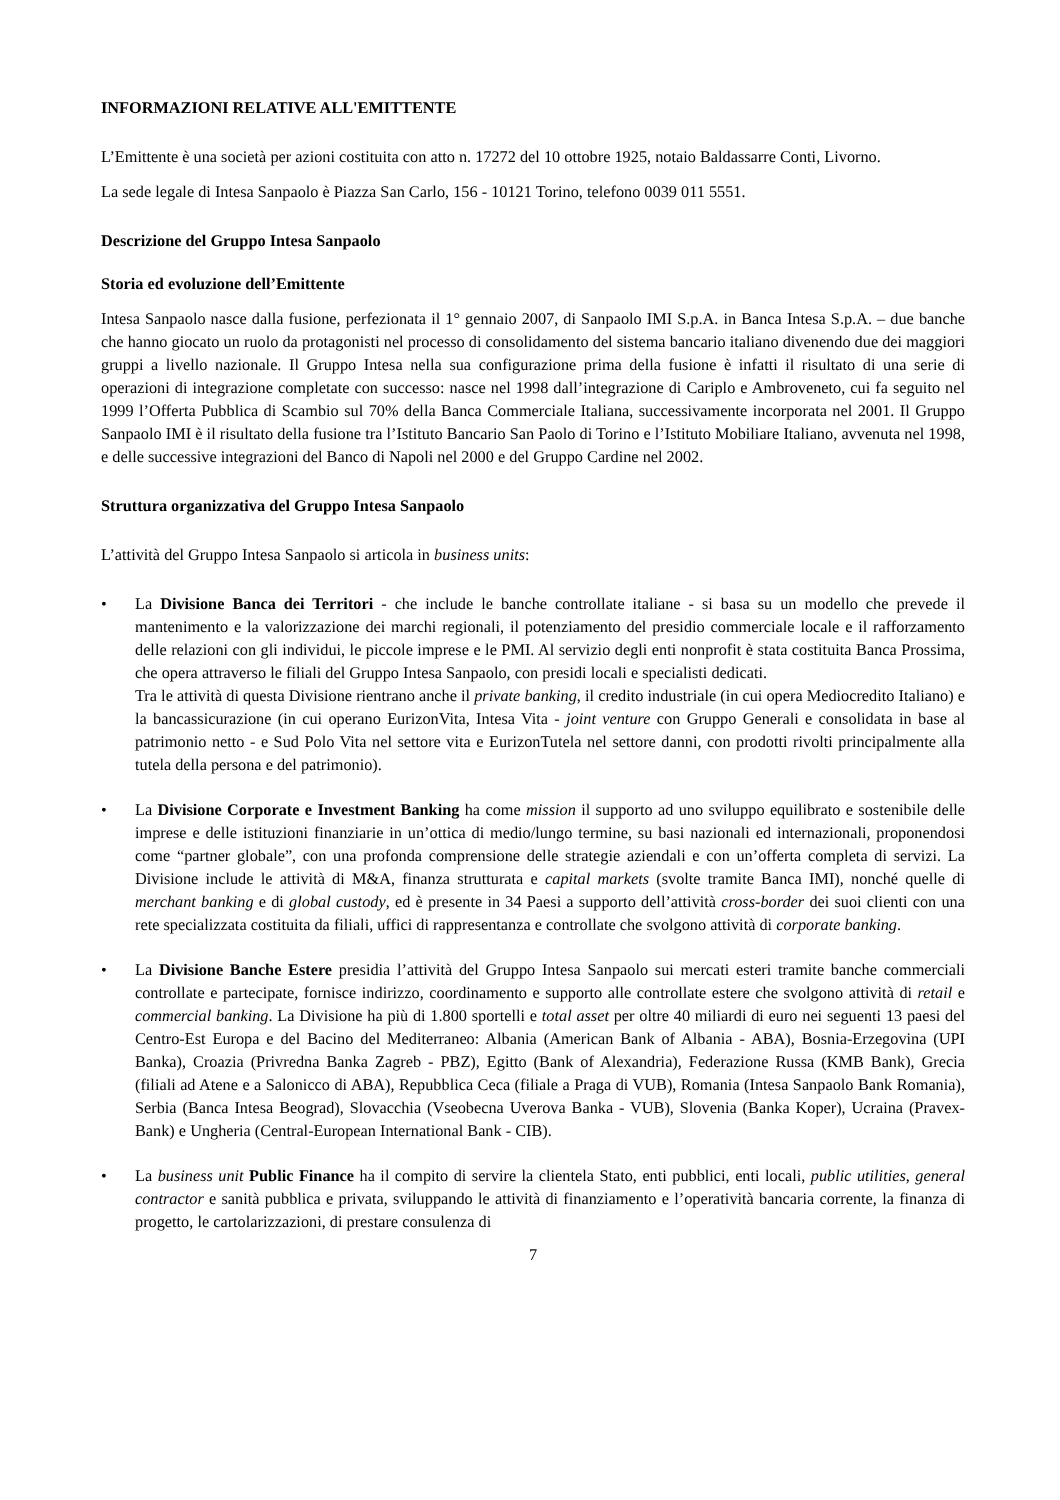INFORMAZIONI RELATIVE ALL'EMITTENTE
L’Emittente è una società per azioni costituita con atto n. 17272 del 10 ottobre 1925, notaio Baldassarre Conti, Livorno.
La sede legale di Intesa Sanpaolo è Piazza San Carlo, 156 - 10121 Torino, telefono 0039 011 5551.
Descrizione del Gruppo Intesa Sanpaolo
Storia ed evoluzione dell’Emittente
Intesa Sanpaolo nasce dalla fusione, perfezionata il 1° gennaio 2007, di Sanpaolo IMI S.p.A. in Banca Intesa S.p.A. – due banche che hanno giocato un ruolo da protagonisti nel processo di consolidamento del sistema bancario italiano divenendo due dei maggiori gruppi a livello nazionale. Il Gruppo Intesa nella sua configurazione prima della fusione è infatti il risultato di una serie di operazioni di integrazione completate con successo: nasce nel 1998 dall’integrazione di Cariplo e Ambroveneto, cui fa seguito nel 1999 l’Offerta Pubblica di Scambio sul 70% della Banca Commerciale Italiana, successivamente incorporata nel 2001. Il Gruppo Sanpaolo IMI è il risultato della fusione tra l’Istituto Bancario San Paolo di Torino e l’Istituto Mobiliare Italiano, avvenuta nel 1998, e delle successive integrazioni del Banco di Napoli nel 2000 e del Gruppo Cardine nel 2002.
Struttura organizzativa del Gruppo Intesa Sanpaolo
L’attività del Gruppo Intesa Sanpaolo si articola in business units:
• La Divisione Banca dei Territori - che include le banche controllate italiane - si basa su un modello che prevede il mantenimento e la valorizzazione dei marchi regionali, il potenziamento del presidio commerciale locale e il rafforzamento delle relazioni con gli individui, le piccole imprese e le PMI. Al servizio degli enti nonprofit è stata costituita Banca Prossima, che opera attraverso le filiali del Gruppo Intesa Sanpaolo, con presidi locali e specialisti dedicati.
Tra le attività di questa Divisione rientrano anche il private banking, il credito industriale (in cui opera Mediocredito Italiano) e la bancassicurazione (in cui operano EurizonVita, Intesa Vita - joint venture con Gruppo Generali e consolidata in base al patrimonio netto - e Sud Polo Vita nel settore vita e EurizonTutela nel settore danni, con prodotti rivolti principalmente alla tutela della persona e del patrimonio).
• La Divisione Corporate e Investment Banking ha come mission il supporto ad uno sviluppo equilibrato e sostenibile delle imprese e delle istituzioni finanziarie in un’ottica di medio/lungo termine, su basi nazionali ed internazionali, proponendosi come “partner globale”, con una profonda comprensione delle strategie aziendali e con un’offerta completa di servizi. La Divisione include le attività di M&A, finanza strutturata e capital markets (svolte tramite Banca IMI), nonché quelle di merchant banking e di global custody, ed è presente in 34 Paesi a supporto dell’attività cross-border dei suoi clienti con una rete specializzata costituita da filiali, uffici di rappresentanza e controllate che svolgono attività di corporate banking.
• La Divisione Banche Estere presidia l’attività del Gruppo Intesa Sanpaolo sui mercati esteri tramite banche commerciali controllate e partecipate, fornisce indirizzo, coordinamento e supporto alle controllate estere che svolgono attività di retail e commercial banking. La Divisione ha più di 1.800 sportelli e total asset per oltre 40 miliardi di euro nei seguenti 13 paesi del Centro-Est Europa e del Bacino del Mediterraneo: Albania (American Bank of Albania - ABA), Bosnia-Erzegovina (UPI Banka), Croazia (Privredna Banka Zagreb - PBZ), Egitto (Bank of Alexandria), Federazione Russa (KMB Bank), Grecia (filiali ad Atene e a Salonicco di ABA), Repubblica Ceca (filiale a Praga di VUB), Romania (Intesa Sanpaolo Bank Romania), Serbia (Banca Intesa Beograd), Slovacchia (Vseobecna Uverova Banka - VUB), Slovenia (Banka Koper), Ucraina (Pravex-Bank) e Ungheria (Central-European International Bank - CIB).
• La business unit Public Finance ha il compito di servire la clientela Stato, enti pubblici, enti locali, public utilities, general contractor e sanità pubblica e privata, sviluppando le attività di finanziamento e l’operatività bancaria corrente, la finanza di progetto, le cartolarizzazioni, di prestare consulenza di
7